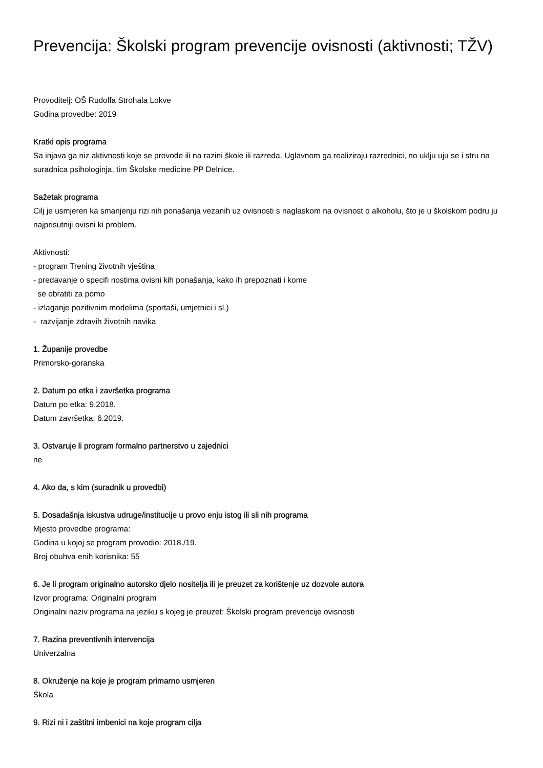Prevencija: Školski program prevencije ovisnosti (aktivnosti; TŽV)
Provoditelj: OŠ Rudolfa Strohala Lokve
Godina provedbe: 2019
Kratki opis programa
Sa injava ga niz aktivnosti koje se provode ili na razini škole ili razreda. Uglavnom ga realiziraju razrednici, no uklju uju se i stru na suradnica psihologinja, tim Školske medicine PP Delnice.
Sažetak programa
Cilj je usmjeren ka smanjenju rizi nih ponašanja vezanih uz ovisnosti s naglaskom na ovisnost o alkoholu, što je u školskom podru ju najprisutniji ovisni ki problem.
Aktivnosti:
- program Trening životnih vještina
- predavanje o specifi nostima ovisni kih ponašanja, kako ih prepoznati i kome
se obratiti za pomo
- izlaganje pozitivnim modelima (sportaši, umjetnici i sl.)
- razvijanje zdravih životnih navika
1. Županije provedbe
Primorsko-goranska
2. Datum po etka i završetka programa
Datum po etka: 9.2018.
Datum završetka: 6.2019.
3. Ostvaruje li program formalno partnerstvo u zajednici
ne
4. Ako da, s kim (suradnik u provedbi)
5. Dosadašnja iskustva udruge/institucije u provo enju istog ili sli nih programa
Mjesto provedbe programa:
Godina u kojoj se program provodio: 2018./19.
Broj obuhva enih korisnika: 55
6. Je li program originalno autorsko djelo nositelja ili je preuzet za korištenje uz dozvole autora
Izvor programa: Originalni program
Originalni naziv programa na jeziku s kojeg je preuzet: Školski program prevencije ovisnosti
7. Razina preventivnih intervencija
Univerzalna
8. Okruženje na koje je program primarno usmjeren
Škola
9. Rizi ni i zaštitni imbenici na koje program cilja